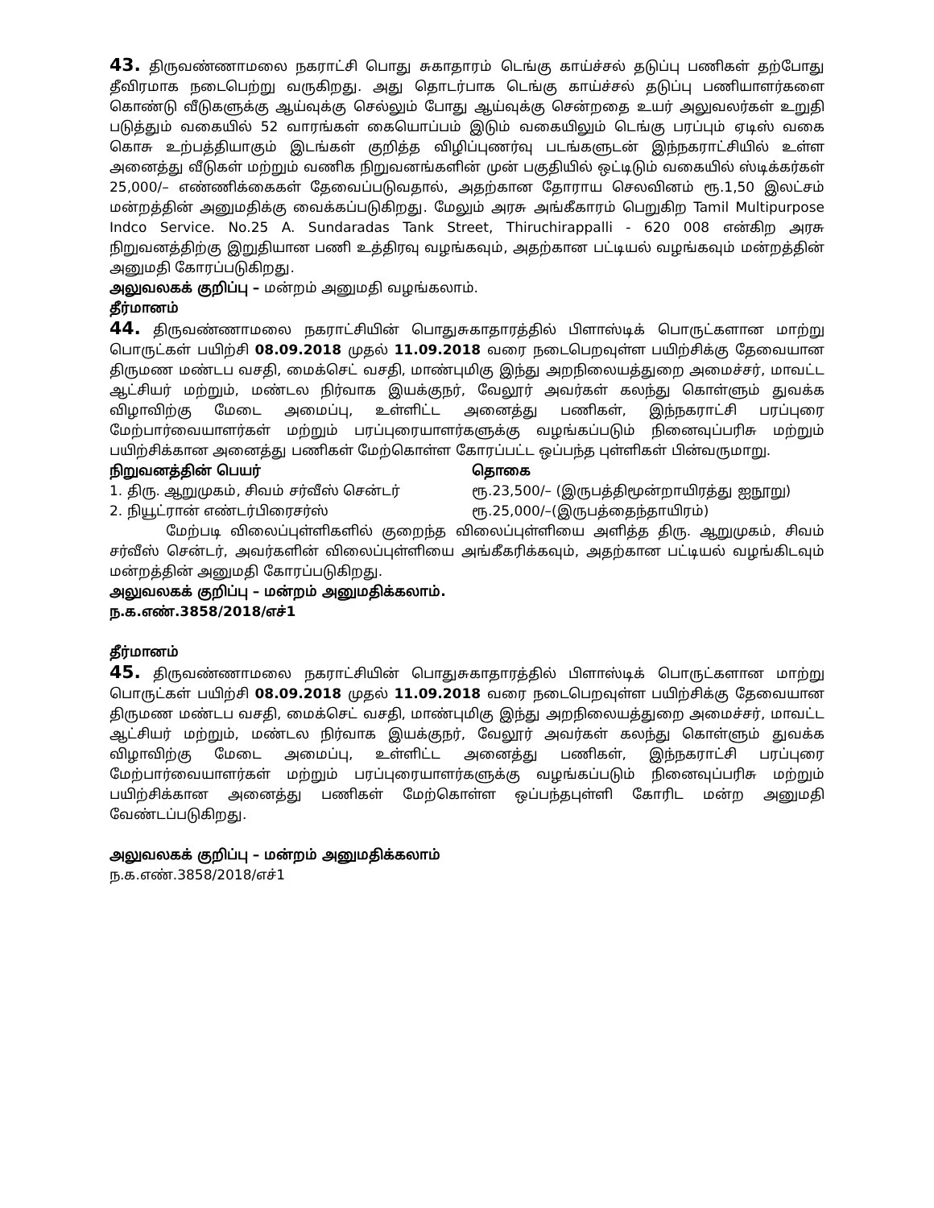43. திருவண்ணாமலை நகராட்சி பொது சுகாதாரம் டெங்கு காய்ச்சல் தடுப்பு பணிகள் தற்போது தீவிரமாக நடைபெற்று வருகிறது. அது தொடர்பாக டெங்கு காய்ச்சல் தடுப்பு பணியாளர்களை கொண்டு வீடுகளுக்கு ஆய்வுக்கு செல்லும் போது ஆய்வுக்கு சென்றதை உயர் அலுவலர்கள் உறுதி படுத்தும் வகையில் 52 வாரங்கள் கையொப்பம் இடும் வகையிலும் டெங்கு பரப்பும் ஏடிஸ் வகை கொசு உற்பத்தியாகும் இடங்கள் குறித்த விழிப்புணர்வு படங்களுடன் இந்நகராட்சியில் உள்ள அனைத்து வீடுகள் மற்றும் வணிக நிறுவனங்களின் முன் பகுதியில் ஒட்டிடும் வகையில் ஸ்டிக்கர்கள் 25,000/– எண்ணிக்கைகள் தேவைப்படுவதால், அதற்கான தோராய செலவினம் ரூ.1,50 இலட்சம் மன்றத்தின் அனுமதிக்கு வைக்கப்படுகிறது. மேலும் அரசு அங்கீகாரம் பெறுகிற Tamil Multipurpose Indco Service. No.25 A. Sundaradas Tank Street, Thiruchirappalli - 620 008 என்கிற அரசு நிறுவனத்திற்கு இறுதியான பணி உத்திரவு வழங்கவும், அதற்கான பட்டியல் வழங்கவும் மன்றத்தின் அனுமதி கோரப்படுகிறது.
அலுவலகக் குறிப்பு – மன்றம் அனுமதி வழங்கலாம்.
தீர்மானம்
44. திருவண்ணாமலை நகராட்சியின் பொதுசுகாதாரத்தில் பிளாஸ்டிக் பொருட்களான மாற்று பொருட்கள் பயிற்சி 08.09.2018 முதல் 11.09.2018 வரை நடைபெறவுள்ள பயிற்சிக்கு தேவையான திருமண மண்டப வசதி, மைக்செட் வசதி, மாண்புமிகு இந்து அறநிலையத்துறை அமைச்சர், மாவட்ட ஆட்சியர் மற்றும், மண்டல நிர்வாக இயக்குநர், வேலூர் அவர்கள் கலந்து கொள்ளும் துவக்க விழாவிற்கு மேடை அமைப்பு, உள்ளிட்ட அனைத்து பணிகள், இந்நகராட்சி பரப்புரை மேற்பார்வையாளர்கள் மற்றும் பரப்புரையாளர்களுக்கு வழங்கப்படும் நினைவுப்பரிசு மற்றும் பயிற்சிக்கான அனைத்து பணிகள் மேற்கொள்ள கோரப்பட்ட ஒப்பந்த புள்ளிகள் பின்வருமாறு.
| நிறுவனத்தின் பெயர் | தொகை |
| --- | --- |
| 1. திரு. ஆறுமுகம், சிவம் சர்வீஸ் சென்டர் | ரூ.23,500/– (இருபத்திமூன்றாயிரத்து ஐநூறு) |
| 2. நியூட்ரான் எண்டர்பிரைசர்ஸ் | ரூ.25,000/–(இருபத்தைந்தாயிரம்) |
மேற்படி விலைப்புள்ளிகளில் குறைந்த விலைப்புள்ளியை அளித்த திரு. ஆறுமுகம், சிவம் சர்வீஸ் சென்டர், அவர்களின் விலைப்புள்ளியை அங்கீகரிக்கவும், அதற்கான பட்டியல் வழங்கிடவும் மன்றத்தின் அனுமதி கோரப்படுகிறது.
அலுவலகக் குறிப்பு – மன்றம் அனுமதிக்கலாம்.
ந.க.எண்.3858/2018/எச்1
தீர்மானம்
45. திருவண்ணாமலை நகராட்சியின் பொதுசுகாதாரத்தில் பிளாஸ்டிக் பொருட்களான மாற்று பொருட்கள் பயிற்சி 08.09.2018 முதல் 11.09.2018 வரை நடைபெறவுள்ள பயிற்சிக்கு தேவையான திருமண மண்டப வசதி, மைக்செட் வசதி, மாண்புமிகு இந்து அறநிலையத்துறை அமைச்சர், மாவட்ட ஆட்சியர் மற்றும், மண்டல நிர்வாக இயக்குநர், வேலூர் அவர்கள் கலந்து கொள்ளும் துவக்க விழாவிற்கு மேடை அமைப்பு, உள்ளிட்ட அனைத்து பணிகள், இந்நகராட்சி பரப்புரை மேற்பார்வையாளர்கள் மற்றும் பரப்புரையாளர்களுக்கு வழங்கப்படும் நினைவுப்பரிசு மற்றும் பயிற்சிக்கான அனைத்து பணிகள் மேற்கொள்ள ஒப்பந்தபுள்ளி கோரிட மன்ற அனுமதி வேண்டப்படுகிறது.
அலுவலகக் குறிப்பு – மன்றம் அனுமதிக்கலாம்
ந.க.எண்.3858/2018/எச்1